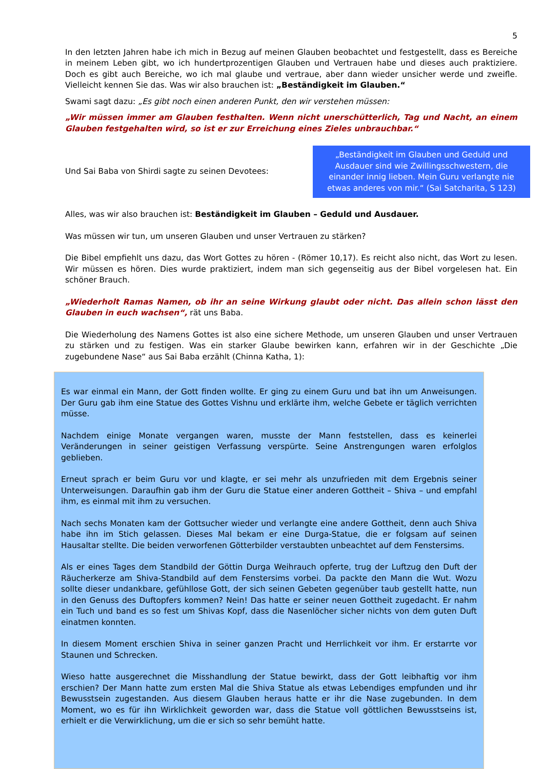5
In den letzten Jahren habe ich mich in Bezug auf meinen Glauben beobachtet und festgestellt, dass es Bereiche in meinem Leben gibt, wo ich hundertprozentigen Glauben und Vertrauen habe und dieses auch praktiziere. Doch es gibt auch Bereiche, wo ich mal glaube und vertraue, aber dann wieder unsicher werde und zweifle. Vielleicht kennen Sie das. Was wir also brauchen ist: „Beständigkeit im Glauben.“
Swami sagt dazu: „Es gibt noch einen anderen Punkt, den wir verstehen müssen:
„Wir müssen immer am Glauben festhalten. Wenn nicht unerschütterlich, Tag und Nacht, an einem Glauben festgehalten wird, so ist er zur Erreichung eines Zieles unbrauchbar.“
Und Sai Baba von Shirdi sagte zu seinen Devotees:
„Beständigkeit im Glauben und Geduld und Ausdauer sind wie Zwillingsschwestern, die einander innig lieben. Mein Guru verlangte nie etwas anderes von mir.“ (Sai Satcharita, S 123)
Alles, was wir also brauchen ist: Beständigkeit im Glauben – Geduld und Ausdauer.
Was müssen wir tun, um unseren Glauben und unser Vertrauen zu stärken?
Die Bibel empfiehlt uns dazu, das Wort Gottes zu hören - (Römer 10,17). Es reicht also nicht, das Wort zu lesen. Wir müssen es hören. Dies wurde praktiziert, indem man sich gegenseitig aus der Bibel vorgelesen hat. Ein schöner Brauch.
„Wiederholt Ramas Namen, ob ihr an seine Wirkung glaubt oder nicht. Das allein schon lässt den Glauben in euch wachsen“, rät uns Baba.
Die Wiederholung des Namens Gottes ist also eine sichere Methode, um unseren Glauben und unser Vertrauen zu stärken und zu festigen. Was ein starker Glaube bewirken kann, erfahren wir in der Geschichte „Die zugebundene Nase“ aus Sai Baba erzählt (Chinna Katha, 1):
Es war einmal ein Mann, der Gott finden wollte. Er ging zu einem Guru und bat ihn um Anweisungen. Der Guru gab ihm eine Statue des Gottes Vishnu und erklärte ihm, welche Gebete er täglich verrichten müsse.
Nachdem einige Monate vergangen waren, musste der Mann feststellen, dass es keinerlei Veränderungen in seiner geistigen Verfassung verspürte. Seine Anstrengungen waren erfolglos geblieben.
Erneut sprach er beim Guru vor und klagte, er sei mehr als unzufrieden mit dem Ergebnis seiner Unterweisungen. Daraufhin gab ihm der Guru die Statue einer anderen Gottheit – Shiva – und empfahl ihm, es einmal mit ihm zu versuchen.
Nach sechs Monaten kam der Gottsucher wieder und verlangte eine andere Gottheit, denn auch Shiva habe ihn im Stich gelassen. Dieses Mal bekam er eine Durga-Statue, die er folgsam auf seinen Hausaltar stellte. Die beiden verworfenen Götterbilder verstaubten unbeachtet auf dem Fenstersims.
Als er eines Tages dem Standbild der Göttin Durga Weihrauch opferte, trug der Luftzug den Duft der Räucherkerze am Shiva-Standbild auf dem Fenstersims vorbei. Da packte den Mann die Wut. Wozu sollte dieser undankbare, gefühllose Gott, der sich seinen Gebeten gegenüber taub gestellt hatte, nun in den Genuss des Duftopfers kommen? Nein! Das hatte er seiner neuen Gottheit zugedacht. Er nahm ein Tuch und band es so fest um Shivas Kopf, dass die Nasenlöcher sicher nichts von dem guten Duft einatmen konnten.
In diesem Moment erschien Shiva in seiner ganzen Pracht und Herrlichkeit vor ihm. Er erstarrte vor Staunen und Schrecken.
Wieso hatte ausgerechnet die Misshandlung der Statue bewirkt, dass der Gott leibhaftig vor ihm erschien? Der Mann hatte zum ersten Mal die Shiva Statue als etwas Lebendiges empfunden und ihr Bewusstsein zugestanden. Aus diesem Glauben heraus hatte er ihr die Nase zugebunden. In dem Moment, wo es für ihn Wirklichkeit geworden war, dass die Statue voll göttlichen Bewusstseins ist, erhielt er die Verwirklichung, um die er sich so sehr bemüht hatte.